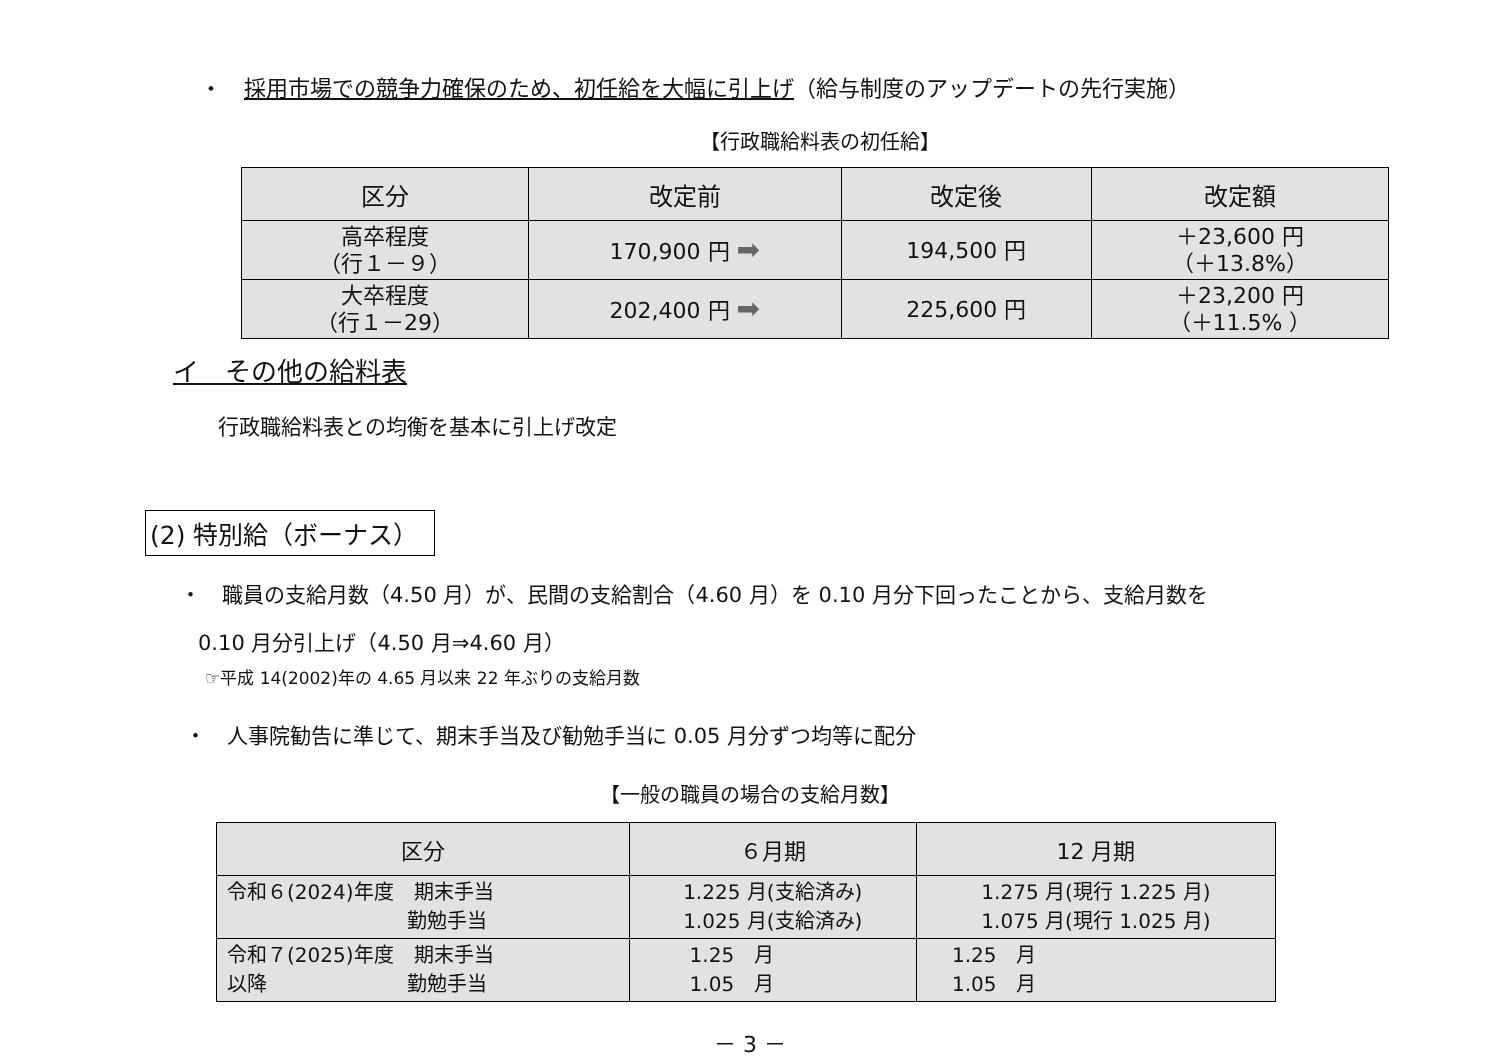・　採用市場での競争力確保のため、初任給を大幅に引上げ（給与制度のアップデートの先行実施）
【行政職給料表の初任給】
| 区分 | 改定前 | 改定後 | 改定額 |
| --- | --- | --- | --- |
| 高卒程度 （行１－９） | 170,900 円 ➡ | 194,500 円 | ＋23,600 円 （＋13.8%） |
| 大卒程度 （行１－29） | 202,400 円 ➡ | 225,600 円 | ＋23,200 円 （＋11.5% ） |
イ　その他の給料表
行政職給料表との均衡を基本に引上げ改定
(2) 特別給（ボーナス）
・　職員の支給月数（4.50 月）が、民間の支給割合（4.60 月）を 0.10 月分下回ったことから、支給月数を
0.10 月分引上げ（4.50 月⇒4.60 月）
☞平成 14(2002)年の 4.65 月以来 22 年ぶりの支給月数
・　人事院勧告に準じて、期末手当及び勧勉手当に 0.05 月分ずつ均等に配分
【一般の職員の場合の支給月数】
| 区分 | ６月期 | 12 月期 |
| --- | --- | --- |
| 令和６(2024)年度 期末手当 勤勉手当 | 1.225 月(支給済み) 1.025 月(支給済み) | 1.275 月(現行 1.225 月) 1.075 月(現行 1.025 月) |
| 令和７(2025)年度 期末手当 以降 勤勉手当 | 1.25 月 1.05 月 | 1.25 月 1.05 月 |
－ 3 －